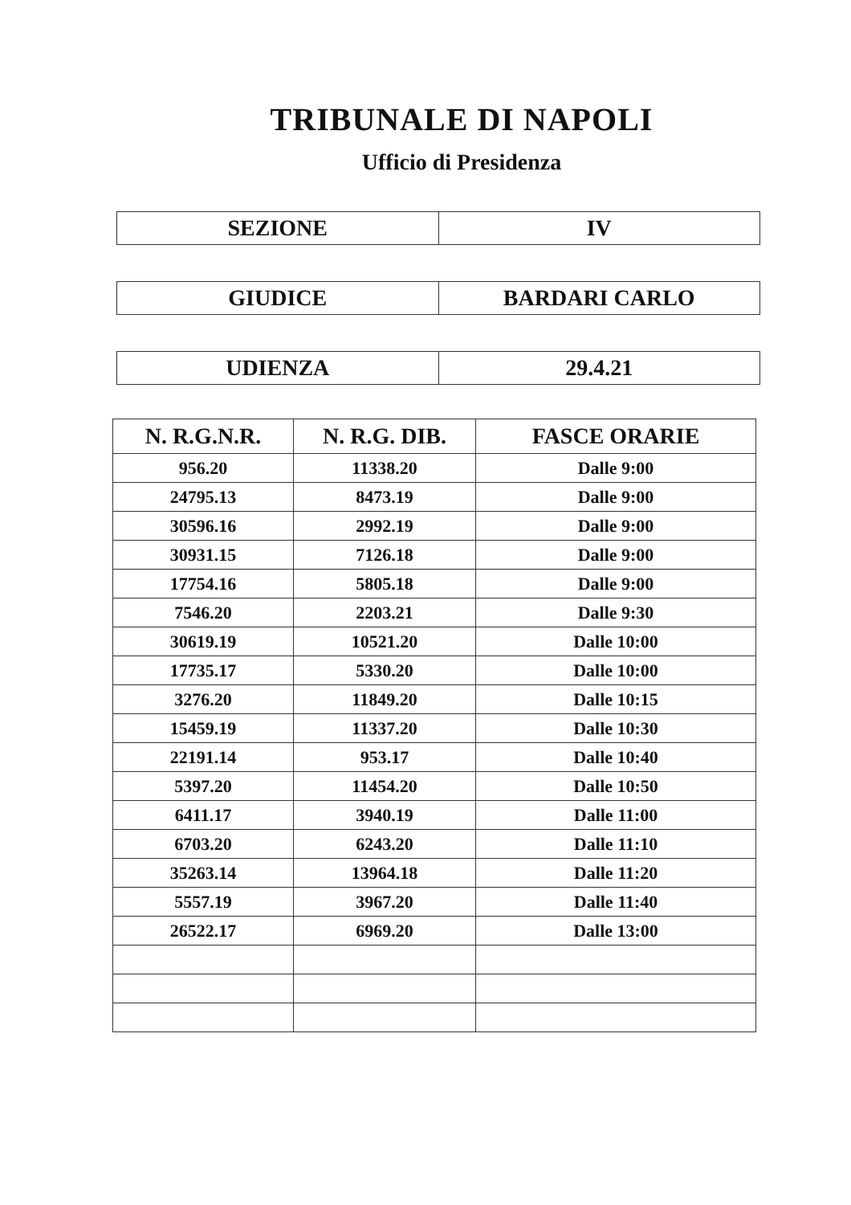TRIBUNALE DI NAPOLI
Ufficio di Presidenza
| SEZIONE | IV |
| GIUDICE | BARDARI CARLO |
| UDIENZA | 29.4.21 |
| N. R.G.N.R. | N. R.G. DIB. | FASCE ORARIE |
| --- | --- | --- |
| 956.20 | 11338.20 | Dalle 9:00 |
| 24795.13 | 8473.19 | Dalle 9:00 |
| 30596.16 | 2992.19 | Dalle 9:00 |
| 30931.15 | 7126.18 | Dalle 9:00 |
| 17754.16 | 5805.18 | Dalle 9:00 |
| 7546.20 | 2203.21 | Dalle 9:30 |
| 30619.19 | 10521.20 | Dalle 10:00 |
| 17735.17 | 5330.20 | Dalle 10:00 |
| 3276.20 | 11849.20 | Dalle 10:15 |
| 15459.19 | 11337.20 | Dalle 10:30 |
| 22191.14 | 953.17 | Dalle 10:40 |
| 5397.20 | 11454.20 | Dalle 10:50 |
| 6411.17 | 3940.19 | Dalle 11:00 |
| 6703.20 | 6243.20 | Dalle 11:10 |
| 35263.14 | 13964.18 | Dalle 11:20 |
| 5557.19 | 3967.20 | Dalle 11:40 |
| 26522.17 | 6969.20 | Dalle 13:00 |